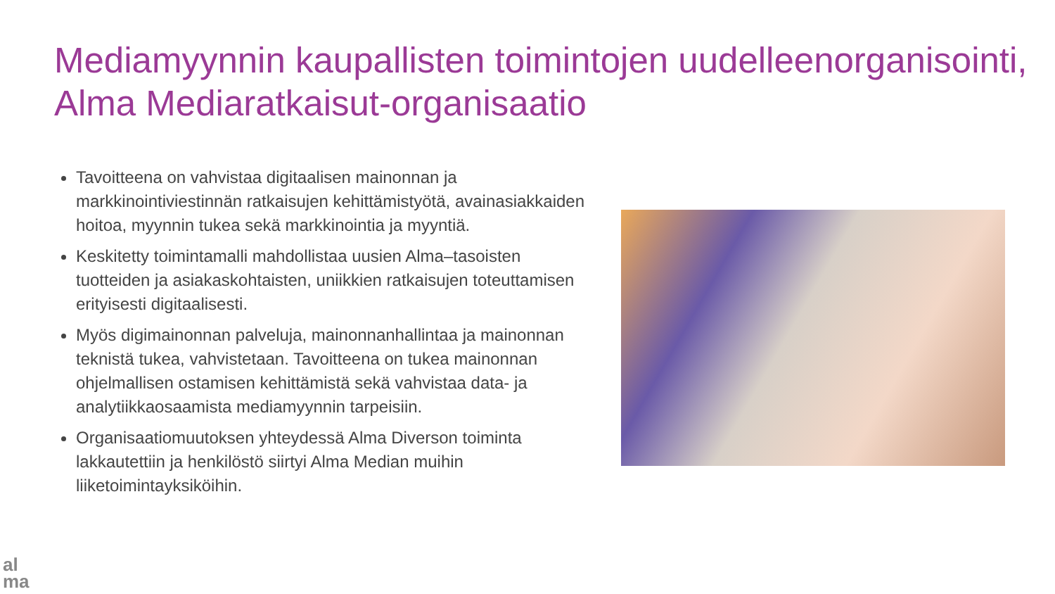Mediamyynnin kaupallisten toimintojen uudelleenorganisointi, Alma Mediaratkaisut-organisaatio
Tavoitteena on vahvistaa digitaalisen mainonnan ja markkinointiviestinnän ratkaisujen kehittämistyötä, avainasiakkaiden hoitoa, myynnin tukea sekä markkinointia ja myyntiä.
Keskitetty toimintamalli mahdollistaa uusien Alma–tasoisten tuotteiden ja asiakaskohtaisten, uniikkien ratkaisujen toteuttamisen erityisesti digitaalisesti.
Myös digimainonnan palveluja, mainonnanhallintaa ja mainonnan teknistä tukea, vahvistetaan. Tavoitteena on tukea mainonnan ohjelmallisen ostamisen kehittämistä sekä vahvistaa data- ja analytiikkaosaamista mediamyynnin tarpeisiin.
Organisaatiomuutoksen yhteydessä Alma Diverson toiminta lakkautettiin ja henkilöstö siirtyi Alma Median muihin liiketoimintayksiköihin.
al
ma